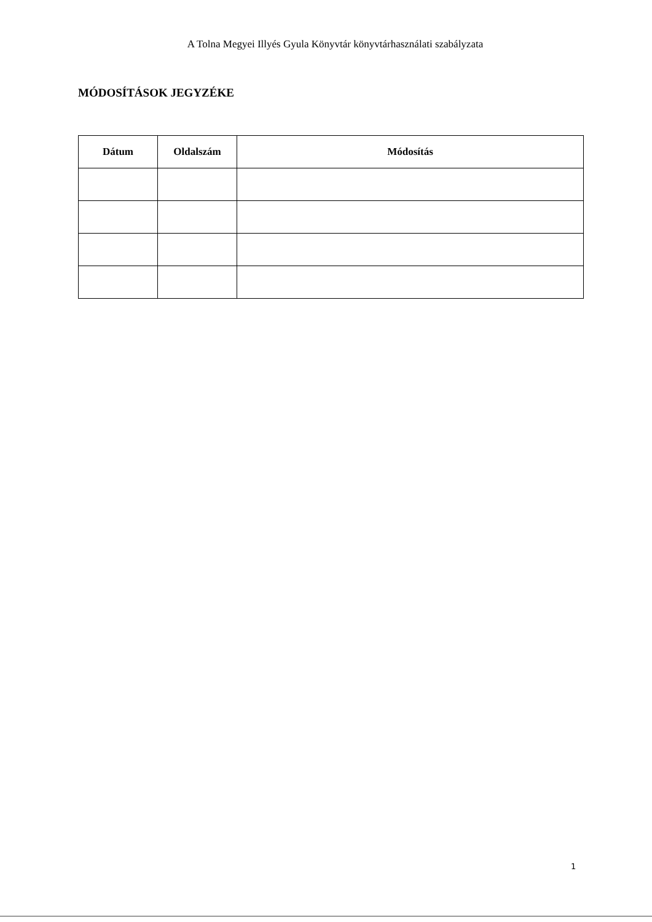A Tolna Megyei Illyés Gyula Könyvtár könyvtárhasználati szabályzata
MÓDOSÍTÁSOK JEGYZÉKE
| Dátum | Oldalszám | Módosítás |
| --- | --- | --- |
1